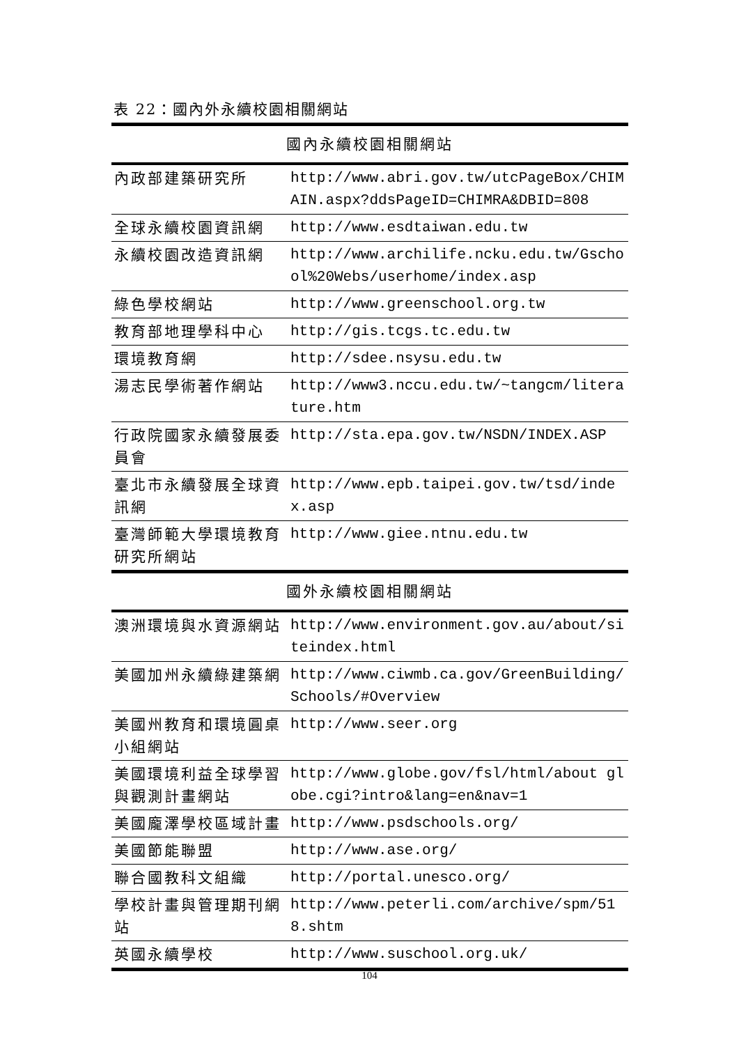表 22：國內外永續校園相關網站
| 國內永續校園相關網站 | |
| --- | --- |
| 內政部建築研究所 | http://www.abri.gov.tw/utcPageBox/CHIMAIN.aspx?ddsPageID=CHIMRA&DBID=808 |
| 全球永續校園資訊網 | http://www.esdtaiwan.edu.tw |
| 永續校園改造資訊網 | http://www.archilife.ncku.edu.tw/Gschool%20Webs/userhome/index.asp |
| 綠色學校網站 | http://www.greenschool.org.tw |
| 教育部地理學科中心 | http://gis.tcgs.tc.edu.tw |
| 環境教育網 | http://sdee.nsysu.edu.tw |
| 湯志民學術著作網站 | http://www3.nccu.edu.tw/~tangcm/literature.htm |
| 行政院國家永續發展委員會 | http://sta.epa.gov.tw/NSDN/INDEX.ASP |
| 臺北市永續發展全球資訊網 | http://www.epb.taipei.gov.tw/tsd/index.asp |
| 臺灣師範大學環境教育研究所網站 | http://www.giee.ntnu.edu.tw |
| 國外永續校園相關網站 | |
| 澳洲環境與水資源網站 | http://www.environment.gov.au/about/siteindex.html |
| 美國加州永續綠建築網 | http://www.ciwmb.ca.gov/GreenBuilding/Schools/#Overview |
| 美國州教育和環境圓桌小組網站 | http://www.seer.org |
| 美國環境利益全球學習與觀測計畫網站 | http://www.globe.gov/fsl/html/about globe.cgi?intro&lang=en&nav=1 |
| 美國龐澤學校區域計畫 | http://www.psdschools.org/ |
| 美國節能聯盟 | http://www.ase.org/ |
| 聯合國教科文組織 | http://portal.unesco.org/ |
| 學校計畫與管理期刊網站 | http://www.peterli.com/archive/spm/518.shtm |
| 英國永續學校 | http://www.suschool.org.uk/ |
104